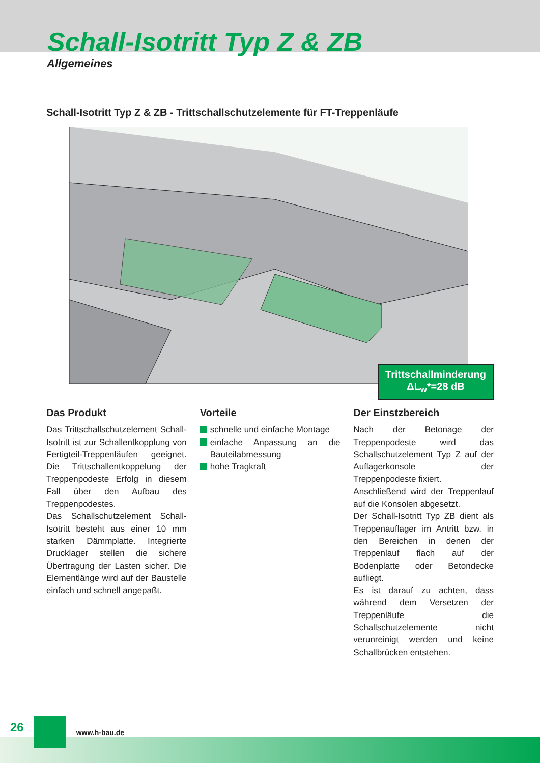Schall-Isotritt Typ Z & ZB
Allgemeines
Schall-Isotritt Typ Z & ZB - Trittschallschutzelemente für FT-Treppenläufe
Trittschallminderung
ΔL<sub>w</sub>*=28 dB
Das Produkt
Das Trittschallschutzelement Schall-Isotritt ist zur Schallentkopplung von Fertigteil-Treppenläufen geeignet. Die Trittschallentkoppelung der Treppenpodeste Erfolg in diesem Fall über den Aufbau des Treppenpodestes.
Das Schallschutzelement Schall-Isotritt besteht aus einer 10 mm starken Dämmplatte. Integrierte Drucklager stellen die sichere Übertragung der Lasten sicher. Die Elementlänge wird auf der Baustelle einfach und schnell angepaßt.
Vorteile
schnelle und einfache Montage
einfache Anpassung an die Bauteilabmessung
hohe Tragkraft
Der Einstzbereich
Nach der Betonage der Treppenpodeste wird das Schallschutzelement Typ Z auf der Auflagerkonsole der Treppenpodeste fixiert.
Anschließend wird der Treppenlauf auf die Konsolen abgesetzt.
Der Schall-Isotritt Typ ZB dient als Treppenauflager im Antritt bzw. in den Bereichen in denen der Treppenlauf flach auf der Bodenplatte oder Betondecke aufliegt.
Es ist darauf zu achten, dass während dem Versetzen der Treppenläufe die Schallschutzelemente nicht verunreinigt werden und keine Schallbrücken entstehen.
26 www.h-bau.de